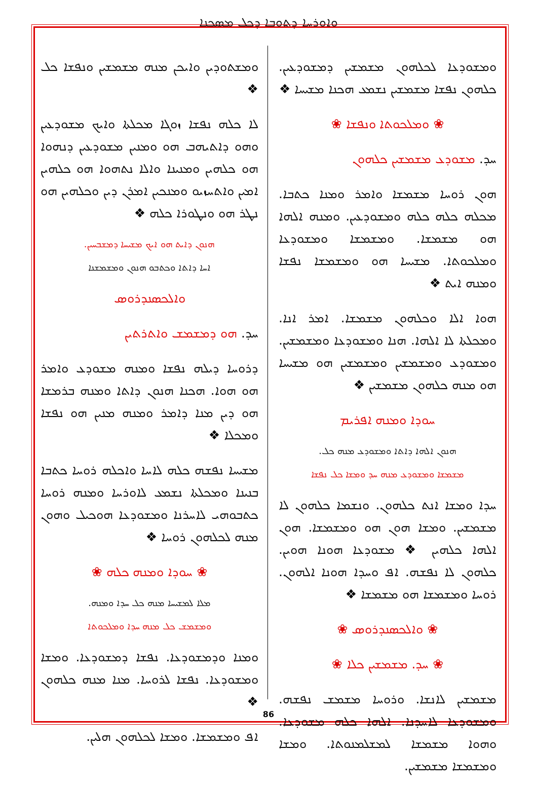ܘܐܘܪܚܐ ܕܬܘܒܐ ܕܟܠ ܡܣܟܢܐ
ܘܡܫܬܘܕܝܢ ܘܐܝܟܢ ܡܢܗ ܡܫܡܫܝܢ ܘܢܦܫܐ ܟܠ ❖
ܠܐ ܟܠܗ ܢܦܫܐ ܙܘܓܐ ܡܟܠܬܐ ܘܐܝܟ ܡܫܘܕܥܝܢ ܘܗܘ ܕܐܬܝܗܒ ܗܘ ܘܡܢܝܢ ܡܫܘܕܥܝܢ ܕܢܗܘܐ ܗܘ ܟܠܗܝܢ ܘܡܢܝܢܐ ܘܐܠܐ ܢܬܗܘܐ ܗܘ ܟܠܗܝܢ ܐܡܝܢ ܘܐܬܚܙܝܘ ܘܡܢܟܝܢ ܐܡܪܢ ܕܝܢ ܘܟܠܗܝܢ ܗܘ ܢܛܪ ܗܘ ܘܢܛܘܪܐ ܟܠܗ ❖
ܗܢܘܢ ܕܐܝܬ ܗܘ ܐܝܟ ܡܫܝܚܐ ܕܡܫܒܚܝܢ.
ܐܚܐ ܕܐܬܐ ܘܟܬܒܘ ܗܢܘܢ ܘܡܫܡܫܢܐ
ܘܐܠܟܣܢܕܪܘܣ
ܚܕ. ܗܘ ܕܡܫܡܫ ܘܐܬܪܬܝܢ
ܕܪܘܚܐ ܕܝܠܗ ܢܦܫܐ ܘܡܢܗ ܡܫܘܕܥ ܘܐܡܪ ܗܘ ܗܘܐ. ܗܟܢܐ ܗܢܘܢ ܕܐܬܐ ܘܡܢܗ ܒܪܡܫܐ ܗܘ ܕܝܢ ܡܢܐ ܕܐܡܪ ܘܡܢܗ ܡܢܝܢ ܗܘ ܢܦܫܐ ܘܡܟܠܐ ❖
ܡܫܝܚܐ ܢܦܫܗ ܟܠܗ ܠܐܚܐ ܘܐܟܠܗ ܪܘܚܐ ܟܬܒܐ ܒܢܝܢܐ ܘܡܟܠܬܐ ܢܫܡܥ ܠܐܘܪܚܐ ܘܡܢܗ ܪܘܚܐ ܟܬܒܘܗܝ ܠܐܚܪܢܐ ܘܡܫܘܕܥܐ ܗܘܟܝܠ ܘܗܘܢ ܡܢܗ ܠܟܠܗܘܢ ܪܘܚܐ ❖
❀ ܚܘܕܐ ܘܡܢܗ ܟܠܗ ❀
ܡܠܐ ܠܡܫܝܚܐ ܡܢܗ ܟܠ ܚܕܐ ܘܡܢܗ.
ܘܡܫܡܫ ܟܠ ܡܢܗ ܚܕܐ ܘܡܠܟܘܬܐ
ܘܡܢܐ ܘܕܡܫܘܕܥܐ. ܢܦܫܐ ܕܡܫܘܕܥܐ. ܘܡܫܐ ܘܡܫܘܕܥܐ. ܢܦܫܐ ܠܪܘܚܐ. ܡܢܐ ܡܢܗ ܟܠܗܘܢ ❖
ܐܦ ܘܡܫܡܫܐ. ܘܡܫܐ ܠܟܠܗܘܢ ܗܠܝܢ.
ܘܡܫܘܕܥܐ ܠܟܠܗܘܢ ܡܫܡܫܝܢ ܕܡܫܘܕܥܝܢ. ܟܠܗܘܢ ܢܦܫܐ ܡܫܡܫܝܢ ܢܫܡܥ ܗܟܢܐ ܡܫܝܚܐ ❖
❀ ܘܡܠܟܘܬܐ ܘܢܦܫܐ ❀
ܚܕ. ܡܫܘܕܥ ܡܫܡܫܝܢ ܟܠܗܘܢ
ܗܘܢ ܪܘܚܐ ܡܫܡܫܐ ܘܐܡܪ ܘܡܢܐ ܟܬܒܐ. ܡܟܠܗ ܟܠܗ ܟܠܗ ܘܡܫܘܕܥܝܢ. ܘܡܢܗ ܐܠܗܐ ܗܘ ܡܫܡܫܐ. ܘܡܫܡܫܐ ܘܡܫܘܕܥܐ ܘܡܠܟܘܬܐ. ܡܫܝܚܐ ܗܘ ܘܡܫܡܫܐ ܢܦܫܐ ܘܡܢܗ ܐܝܬ ❖
ܗܘܐ ܐܠܐ ܘܟܠܗܘܢ ܡܫܡܫܐ. ܐܡܪ ܐܢܐ. ܘܡܟܠܬܐ ܠܐ ܐܠܗܐ. ܗܢܐ ܘܡܫܘܕܥܐ ܘܡܫܡܫܝܢ. ܘܡܫܘܕܥ ܘܡܫܡܫܝܢ ܘܡܫܡܫܝܢ ܗܘ ܡܫܝܚܐ ܗܘ ܡܢܗ ܟܠܗܘܢ ܡܫܡܫܝܢ ❖
ܚܘܕܐ ܘܡܢܗ ܐܦܪܝܡ
ܗܢܘܢ ܐܠܗܐ ܕܐܬܐ ܘܡܫܘܕܥ ܡܢܗ ܟܠ.
ܡܫܡܫܐ ܘܡܫܘܕܥ ܡܢܗ ܚܕ ܘܡܫܐ ܟܠ ܢܦܫܐ
ܚܕܐ ܘܡܫܐ ܐܢܬ ܟܠܗܘܢ. ܘܢܫܡܐ ܟܠܗܘܢ ܠܐ ܡܫܡܫܝܢ. ܘܡܫܐ ܗܘܢ ܗܘ ܘܡܫܡܫܐ. ܗܘܢ ܐܠܗܐ ܟܠܗܝܢ ❖ ܡܫܘܕܥܐ ܗܘܢܐ ܗܘܝܢ. ܟܠܗܘܢ ܠܐ ܢܦܫܗ. ܐܦ ܘܚܕܐ ܗܘܢܐ ܐܠܗܘܢ. ܪܘܚܐ ܘܡܫܡܫܐ ܗܘ ܡܫܡܫܐ ❖
❀ ܘܐܠܟܣܢܕܪܘܣ ❀
❀ ܚܕ. ܡܫܡܫܝܢ ܟܠܐ ❀
ܡܫܡܫܝܢ ܠܐܢܫܐ. ܘܪܘܚܐ ܡܫܡܫ ܢܦܫܗ. ܘܡܫܘܕܥܐ ܠܐܚܕܢܐ. ܐܠܗܐ ܟܠܗ ܡܫܘܕܥܐ. ܘܗܘܐ ܡܫܡܫܐ ܠܡܫܠܡܢܘܬܐ. ܘܡܫܐ ܘܡܫܡܫܐ ܡܫܡܫܝܢ.
86